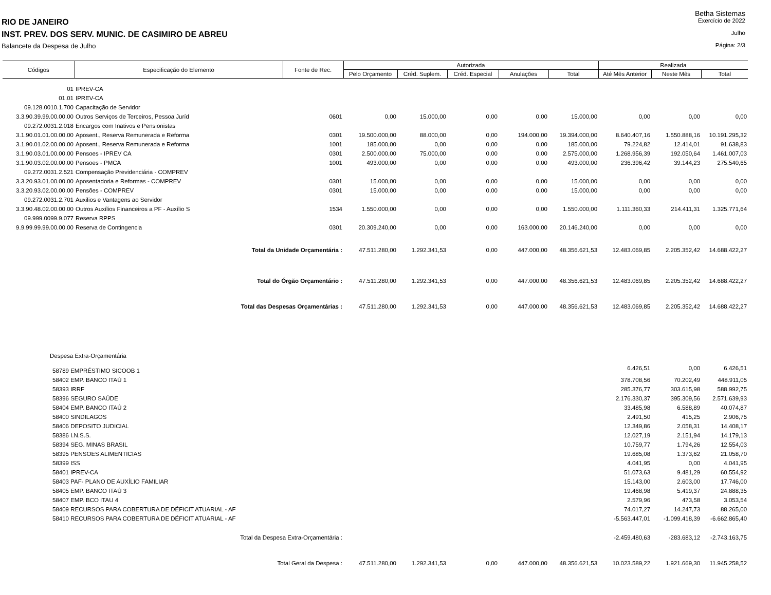Betha Sistemas
RIO DE JANEIRO Exercício de 2022
INST. PREV. DOS SERV. MUNIC. DE CASIMIRO DE ABREU Julho
Balancete da Despesa de Julho Página: 2/3
| Códigos | Especificação do Elemento | Fonte de Rec. | Autorizada | | | | | Realizada | | |
| --- | --- | --- | --- | --- | --- | --- | --- | --- | --- | --- |
| | | | Pelo Orçamento | Créd. Suplem. | Créd. Especial | Anulações | Total | Até Mês Anterior | Neste Mês | Total |
| 01 | IPREV-CA | | | | | | | | | |
| 01.01 | IPREV-CA | | | | | | | | | |
| 09.128.0010.1.700 | Capacitação de Servidor | | | | | | | | | |
| 3.3.90.39.99.00.00.00 | Outros Serviços de Terceiros, Pessoa Juríd | 0601 | 0,00 | 15.000,00 | 0,00 | 0,00 | 15.000,00 | 0,00 | 0,00 | 0,00 |
| 09.272.0031.2.018 | Encargos com Inativos e Pensionistas | | | | | | | | | |
| 3.1.90.01.01.00.00.00 | Aposent., Reserva Remunerada e Reforma | 0301 | 19.500.000,00 | 88.000,00 | 0,00 | 194.000,00 | 19.394.000,00 | 8.640.407,16 | 1.550.888,16 | 10.191.295,32 |
| 3.1.90.01.02.00.00.00 | Aposent., Reserva Remunerada e Reforma | 1001 | 185.000,00 | 0,00 | 0,00 | 0,00 | 185.000,00 | 79.224,82 | 12.414,01 | 91.638,83 |
| 3.1.90.03.01.00.00.00 | Pensoes - IPREV CA | 0301 | 2.500.000,00 | 75.000,00 | 0,00 | 0,00 | 2.575.000,00 | 1.268.956,39 | 192.050,64 | 1.461.007,03 |
| 3.1.90.03.02.00.00.00 | Pensoes - PMCA | 1001 | 493.000,00 | 0,00 | 0,00 | 0,00 | 493.000,00 | 236.396,42 | 39.144,23 | 275.540,65 |
| 09.272.0031.2.521 | Compensação Previdenciária - COMPREV | | | | | | | | | |
| 3.3.20.93.01.00.00.00 | Aposentadoria e Reformas - COMPREV | 0301 | 15.000,00 | 0,00 | 0,00 | 0,00 | 15.000,00 | 0,00 | 0,00 | 0,00 |
| 3.3.20.93.02.00.00.00 | Pensões - COMPREV | 0301 | 15.000,00 | 0,00 | 0,00 | 0,00 | 15.000,00 | 0,00 | 0,00 | 0,00 |
| 09.272.0031.2.701 | Auxilios e Vantagens ao Servidor | | | | | | | | | |
| 3.3.90.48.02.00.00.00 | Outros Auxílios Financeiros a PF - Auxílio S | 1534 | 1.550.000,00 | 0,00 | 0,00 | 0,00 | 1.550.000,00 | 1.111.360,33 | 214.411,31 | 1.325.771,64 |
| 09.999.0099.9.077 | Reserva RPPS | | | | | | | | | |
| 9.9.99.99.99.00.00.00 | Reserva de Contingencia | 0301 | 20.309.240,00 | 0,00 | 0,00 | 163.000,00 | 20.146.240,00 | 0,00 | 0,00 | 0,00 |
| | Total da Unidade Orçamentária : | | 47.511.280,00 | 1.292.341,53 | 0,00 | 447.000,00 | 48.356.621,53 | 12.483.069,85 | 2.205.352,42 | 14.688.422,27 |
| | Total do Órgão Orçamentário : | | 47.511.280,00 | 1.292.341,53 | 0,00 | 447.000,00 | 48.356.621,53 | 12.483.069,85 | 2.205.352,42 | 14.688.422,27 |
| | Total das Despesas Orçamentárias : | | 47.511.280,00 | 1.292.341,53 | 0,00 | 447.000,00 | 48.356.621,53 | 12.483.069,85 | 2.205.352,42 | 14.688.422,27 |
| Despesa Extra-Orçamentária | | | | | | | | | | |
| 58789 EMPRÉSTIMO SICOOB 1 | | | | | | | | 6.426,51 | 0,00 | 6.426,51 |
| 58402 EMP. BANCO ITAÚ 1 | | | | | | | | 378.708,56 | 70.202,49 | 448.911,05 |
| 58393 IRRF | | | | | | | | 285.376,77 | 303.615,98 | 588.992,75 |
| 58396 SEGURO SAÚDE | | | | | | | | 2.176.330,37 | 395.309,56 | 2.571.639,93 |
| 58404 EMP. BANCO ITAÚ 2 | | | | | | | | 33.485,98 | 6.588,89 | 40.074,87 |
| 58400 SINDILAGOS | | | | | | | | 2.491,50 | 415,25 | 2.906,75 |
| 58406 DEPOSITO JUDICIAL | | | | | | | | 12.349,86 | 2.058,31 | 14.408,17 |
| 58386 I.N.S.S. | | | | | | | | 12.027,19 | 2.151,94 | 14.179,13 |
| 58394 SEG. MINAS BRASIL | | | | | | | | 10.759,77 | 1.794,26 | 12.554,03 |
| 58395 PENSOES ALIMENTICIAS | | | | | | | | 19.685,08 | 1.373,62 | 21.058,70 |
| 58399 ISS | | | | | | | | 4.041,95 | 0,00 | 4.041,95 |
| 58401 IPREV-CA | | | | | | | | 51.073,63 | 9.481,29 | 60.554,92 |
| 58403 PAF- PLANO DE AUXÍLIO FAMILIAR | | | | | | | | 15.143,00 | 2.603,00 | 17.746,00 |
| 58405 EMP. BANCO ITAÚ 3 | | | | | | | | 19.468,98 | 5.419,37 | 24.888,35 |
| 58407 EMP. BCO ITAU 4 | | | | | | | | 2.579,96 | 473,58 | 3.053,54 |
| 58409 RECURSOS PARA COBERTURA DE DÉFICIT ATUARIAL - AF | | | | | | | | 74.017,27 | 14.247,73 | 88.265,00 |
| 58410 RECURSOS PARA COBERTURA DE DÉFICIT ATUARIAL - AF | | | | | | | | -5.563.447,01 | -1.099.418,39 | -6.662.865,40 |
| | Total da Despesa Extra-Orçamentária : | | | | | | | -2.459.480,63 | -283.683,12 | -2.743.163,75 |
| | Total Geral da Despesa : | | 47.511.280,00 | 1.292.341,53 | 0,00 | 447.000,00 | 48.356.621,53 | 10.023.589,22 | 1.921.669,30 | 11.945.258,52 |